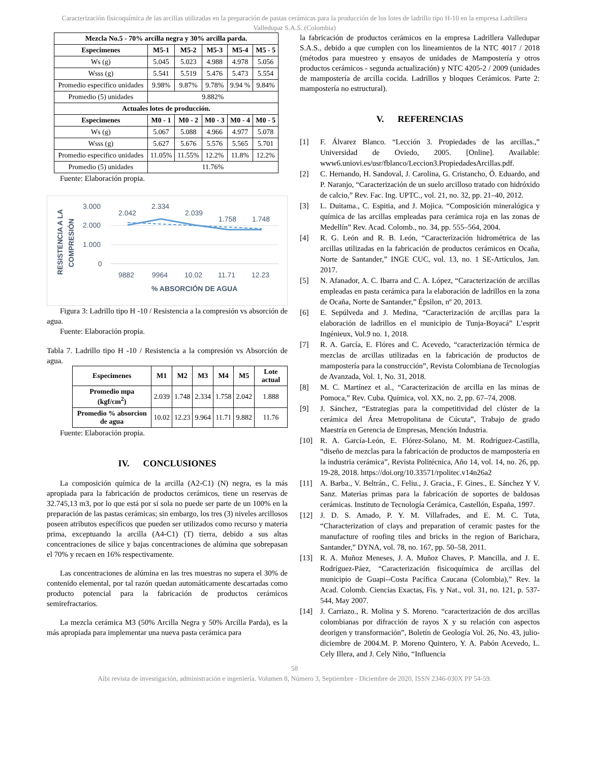Caracterización fisicoquímica de las arcillas utilizadas en la preparación de pastas cerámicas para la producción de los lotes de ladrillo tipo H-10 en la empresa Ladrillera Valledupar S.A.S. (Colombia)
| Mezcla No.5 - 70% arcilla negra y 30% arcilla parda. | | | | | |
| --- | --- | --- | --- | --- | --- |
| Especimenes | M5-1 | M5-2 | M5-3 | M5-4 | M5 - 5 |
| Ws (g) | 5.045 | 5.023 | 4.988 | 4.978 | 5.056 |
| Wsss (g) | 5.541 | 5.519 | 5.476 | 5.473 | 5.554 |
| Promedio especifico unidades | 9.98% | 9.87% | 9.78% | 9.94 % | 9.84% |
| Promedio (5) unidades | 9.882% | | | | |
| Actuales lotes de producción. | | | | | |
| Especimenes | M0 - 1 | M0 - 2 | M0 - 3 | M0 - 4 | M0 - 5 |
| Ws (g) | 5.067 | 5.088 | 4.966 | 4.977 | 5.078 |
| Wsss (g) | 5.627 | 5.676 | 5.576 | 5.565 | 5.701 |
| Promedio especifico unidades | 11.05% | 11.55% | 12.2% | 11.8% | 12.2% |
| Promedio (5) unidades | 11.76% | | | | |
Fuente: Elaboración propia.
RESISTENCIA A LA
COMPRESIÓN
3.000
2.000
1.000
0
2.042
2.334
2.039
1.758
1.748
9882
9964
10.02
11.71
12.23
% ABSORCIÓN DE AGUA
Figura 3: Ladrillo tipo H -10 / Resistencia a la compresión vs absorción de agua.
Fuente: Elaboración propia.
Tabla 7. Ladrillo tipo H -10 / Resistencia a la compresión vs Absorción de agua.
| Especimenes | M1 | M2 | M3 | M4 | M5 | Lote actual |
| --- | --- | --- | --- | --- | --- | --- |
| Promedio mpa (kgf/cm<sup>2</sup>) | 2.039 | 1.748 | 2.334 | 1.758 | 2.042 | 1.888 |
| Promedio % absorcion de agua | 10.02 | 12.23 | 9.964 | 11.71 | 9.882 | 11.76 |
Fuente: Elaboración propia.
IV. CONCLUSIONES
La composición química de la arcilla (A2-C1) (N) negra, es la más apropiada para la fabricación de productos cerámicos, tiene un reservas de 32.745,13 m3, por lo que está por sí sola no puede ser parte de un 100% en la preparación de las pastas cerámicas; sin embargo, los tres (3) niveles arcillosos poseen atributos específicos que pueden ser utilizados como recurso y materia prima, exceptuando la arcilla (A4-C1) (T) tierra, debido a sus altas concentraciones de silice y bajas concentraciones de alúmina que sobrepasan el 70% y recaen en 16% respectivamente.
Las concentraciones de alúmina en las tres muestras no supera el 30% de contenido elemental, por tal razón quedan automáticamente descartadas como producto potencial para la fabricación de productos cerámicos semirefractarios.
La mezcla cerámica M3 (50% Arcilla Negra y 50% Arcilla Parda), es la más apropiada para implementar una nueva pasta cerámica para
la fabricación de productos cerámicos en la empresa Ladrillera Valledupar S.A.S., debido a que cumplen con los lineamientos de la NTC 4017 / 2018 (métodos para muestreo y ensayos de unidades de Mampostería y otros productos cerámicos - segunda actualización) y NTC 4205-2 / 2009 (unidades de mampostería de arcilla cocida. Ladrillos y bloques Cerámicos. Parte 2: mampostería no estructural).
V. REFERENCIAS
[1] F. Álvarez Blanco. “Lección 3. Propiedades de las arcillas.,” Universidad de Oviedo, 2005. [Online]. Available: www6.uniovi.es/usr/fblanco/Leccion3.PropiedadesArcillas.pdf.
[2] C. Hernando, H. Sandoval, J. Carolina, G. Cristancho, Ó. Eduardo, and P. Naranjo, “Caracterización de un suelo arcilloso tratado con hidróxido de calcio,” Rev. Fac. Ing. UPTC., vol. 21, no. 32, pp. 21–40, 2012.
[3] L. Duitama., C. Espitia, and J. Mojica. “Composición mineralógica y química de las arcillas empleadas para cerámica roja en las zonas de Medellín” Rev. Acad. Colomb., no. 34, pp. 555–564, 2004.
[4] R. G. León and R. B. León, “Caracterización hidrométrica de las arcillas utilizadas en la fabricación de productos cerámicos en Ocaña, Norte de Santander,” INGE CUC, vol. 13, no. 1 SE-Artículos, Jan. 2017.
[5] N. Afanador, A. C. Ibarra and C. A. López, “Caracterización de arcillas empleadas en pasta cerámica para la elaboración de ladrillos en la zona de Ocaña, Norte de Santander,” Épsilon, nº 20, 2013.
[6] E. Sepúlveda and J. Medina, “Caracterización de arcillas para la elaboración de ladrillos en el municipio de Tunja-Boyacá” L’esprit Ingénieux, Vol.9 no. 1, 2018.
[7] R. A. García, E. Flóres and C. Acevedo, “caracterización térmica de mezclas de arcillas utilizadas en la fabricación de productos de mampostería para la construcción”, Revista Colombiana de Tecnologías de Avanzada, Vol. 1, No. 31, 2018.
[8] M. C. Martínez et al., “Caracterización de arcilla en las minas de Pomoca,” Rev. Cuba. Química, vol. XX, no. 2, pp. 67–74, 2008.
[9] J. Sánchez, “Estrategias para la competitividad del clúster de la cerámica del Área Metropolitana de Cúcuta”, Trabajo de grado Maestría en Gerencia de Empresas, Mención Industria.
[10] R. A. García-León, E. Flórez-Solano, M. M. Rodríguez-Castilla, “diseño de mezclas para la fabricación de productos de mampostería en la industria cerámica”, Revista Politécnica, Año 14, vol. 14, no. 26, pp. 19-28, 2018. https://doi.org/10.33571/rpolitec.v14n26a2
[11] A. Barba., V. Beltrán., C. Feliu., J. Gracia., F. Gines., E. Sánchez Y V. Sanz. Materias primas para la fabricación de soportes de baldosas cerámicas. Instituto de Tecnología Cerámica, Castellón, España, 1997.
[12] J. D. S. Amado, P. Y. M. Villafrades, and E. M. C. Tuta, “Characterization of clays and preparation of ceramic pastes for the manufacture of roofing tiles and bricks in the region of Barichara, Santander,” DYNA, vol. 78, no. 167, pp. 50–58, 2011.
[13] R. A. Muñoz Meneses, J. A. Muñoz Chaves, P. Mancilla, and J. E. Rodríguez-Páez, “Caracterización fisicoquímica de arcillas del municipio de Guapi--Costa Pacífica Caucana (Colombia),” Rev. la Acad. Colomb. Ciencias Exactas, Fis. y Nat., vol. 31, no. 121, p. 537-544, May 2007.
[14] J. Carriazo., R. Molina y S. Moreno. “caracterización de dos arcillas colombianas por difracción de rayos X y su relación con aspectos deorigen y transformación”, Boletín de Geología Vol. 26, No. 43, julio-diciembre de 2004.M. P. Moreno Quintero, Y. A. Pabón Acevedo, L. Cely Illera, and J. Cely Niño, “Influencia
58
Aibi revista de investigación, administración e ingeniería. Volumen 8, Número 3, Septiembre - Diciembre de 2020, ISSN 2346-030X PP 54-59.